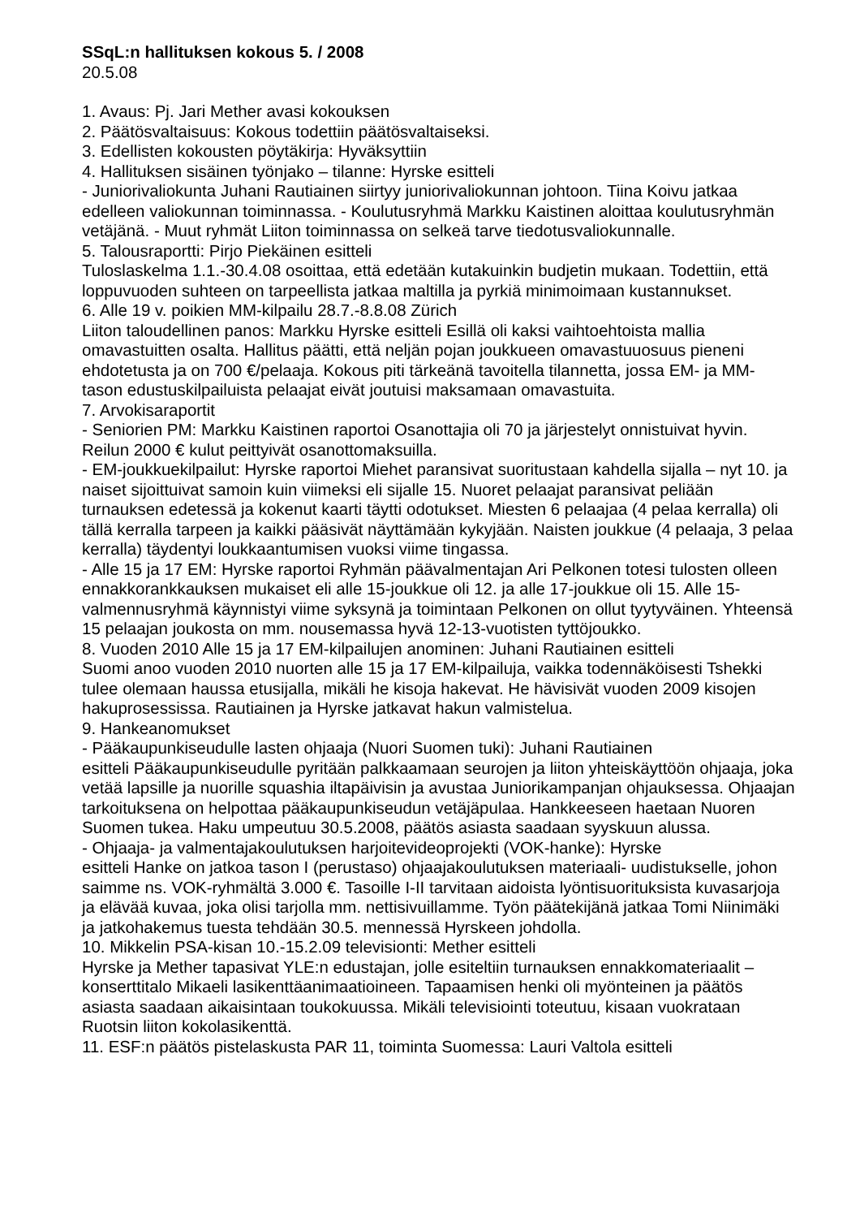SSqL:n hallituksen kokous 5. / 2008
20.5.08
1. Avaus: Pj. Jari Mether avasi kokouksen
2. Päätösvaltaisuus: Kokous todettiin päätösvaltaiseksi.
3. Edellisten kokousten pöytäkirja: Hyväksyttiin
4. Hallituksen sisäinen työnjako – tilanne: Hyrske esitteli
- Juniorivaliokunta Juhani Rautiainen siirtyy juniorivaliokunnan johtoon. Tiina Koivu jatkaa edelleen valiokunnan toiminnassa. - Koulutusryhmä Markku Kaistinen aloittaa koulutusryhmän vetäjänä. - Muut ryhmät Liiton toiminnassa on selkeä tarve tiedotusvaliokunnalle.
5. Talousraportti: Pirjo Piekäinen esitteli
Tuloslaskelma 1.1.-30.4.08 osoittaa, että edetään kutakuinkin budjetin mukaan. Todettiin, että loppuvuoden suhteen on tarpeellista jatkaa maltilla ja pyrkiä minimoimaan kustannukset.
6. Alle 19 v. poikien MM-kilpailu 28.7.-8.8.08 Zürich
Liiton taloudellinen panos: Markku Hyrske esitteli Esillä oli kaksi vaihtoehtoista mallia omavastuitten osalta. Hallitus päätti, että neljän pojan joukkueen omavastuuosuus pieneni ehdotetusta ja on 700 €/pelaaja. Kokous piti tärkeänä tavoitella tilannetta, jossa EM- ja MM-tason edustuskilpailuista pelaajat eivät joutuisi maksamaan omavastuita.
7. Arvokisaraportit
- Seniorien PM: Markku Kaistinen raportoi Osanottajia oli 70 ja järjestelyt onnistuivat hyvin. Reilun 2000 € kulut peittyivät osanottomaksuilla.
- EM-joukkuekilpailut: Hyrske raportoi Miehet paransivat suoritustaan kahdella sijalla – nyt 10. ja naiset sijoittuivat samoin kuin viimeksi eli sijalle 15. Nuoret pelaajat paransivat peliään turnauksen edetessä ja kokenut kaarti täytti odotukset. Miesten 6 pelaajaa (4 pelaa kerralla) oli tällä kerralla tarpeen ja kaikki pääsivät näyttämään kykyjään. Naisten joukkue (4 pelaaja, 3 pelaa kerralla) täydentyi loukkaantumisen vuoksi viime tingassa.
- Alle 15 ja 17 EM: Hyrske raportoi Ryhmän päävalmentajan Ari Pelkonen totesi tulosten olleen ennakkorankkauksen mukaiset eli alle 15-joukkue oli 12. ja alle 17-joukkue oli 15. Alle 15-valmennusryhmä käynnistyi viime syksynä ja toimintaan Pelkonen on ollut tyytyväinen. Yhteensä 15 pelaajan joukosta on mm. nousemassa hyvä 12-13-vuotisten tyttöjoukko.
8. Vuoden 2010 Alle 15 ja 17 EM-kilpailujen anominen: Juhani Rautiainen esitteli
Suomi anoo vuoden 2010 nuorten alle 15 ja 17 EM-kilpailuja, vaikka todennäköisesti Tshekki tulee olemaan haussa etusijalla, mikäli he kisoja hakevat. He hävisivät vuoden 2009 kisojen hakuprosessissa. Rautiainen ja Hyrske jatkavat hakun valmistelua.
9. Hankeanomukset
- Pääkaupunkiseudulle lasten ohjaaja (Nuori Suomen tuki): Juhani Rautiainen
esitteli Pääkaupunkiseudulle pyritään palkkaamaan seurojen ja liiton yhteiskäyttöön ohjaaja, joka vetää lapsille ja nuorille squashia iltapäivisin ja avustaa Juniorikampanjan ohjauksessa. Ohjaajan tarkoituksena on helpottaa pääkaupunkiseudun vetäjäpulaa. Hankkeeseen haetaan Nuoren Suomen tukea. Haku umpeutuu 30.5.2008, päätös asiasta saadaan syyskuun alussa.
- Ohjaaja- ja valmentajakoulutuksen harjoitevideoprojekti (VOK-hanke): Hyrske
esitteli Hanke on jatkoa tason I (perustaso) ohjaajakoulutuksen materiaali- uudistukselle, johon saimme ns. VOK-ryhmältä 3.000 €. Tasoille I-II tarvitaan aidoista lyöntisuorituksista kuvasarjoja ja elävää kuvaa, joka olisi tarjolla mm. nettisivuillamme. Työn päätekijänä jatkaa Tomi Niinimäki ja jatkohakemus tuesta tehdään 30.5. mennessä Hyrskeen johdolla.
10. Mikkelin PSA-kisan 10.-15.2.09 televisionti: Mether esitteli
Hyrske ja Mether tapasivat YLE:n edustajan, jolle esiteltiin turnauksen ennakkomateriaalit – konserttitalo Mikaeli lasikenttäanimaatioineen. Tapaamisen henki oli myönteinen ja päätös asiasta saadaan aikaisintaan toukokuussa. Mikäli televisiointi toteutuu, kisaan vuokrataan Ruotsin liiton kokolasikenttä.
11. ESF:n päätös pistelaskusta PAR 11, toiminta Suomessa: Lauri Valtola esitteli